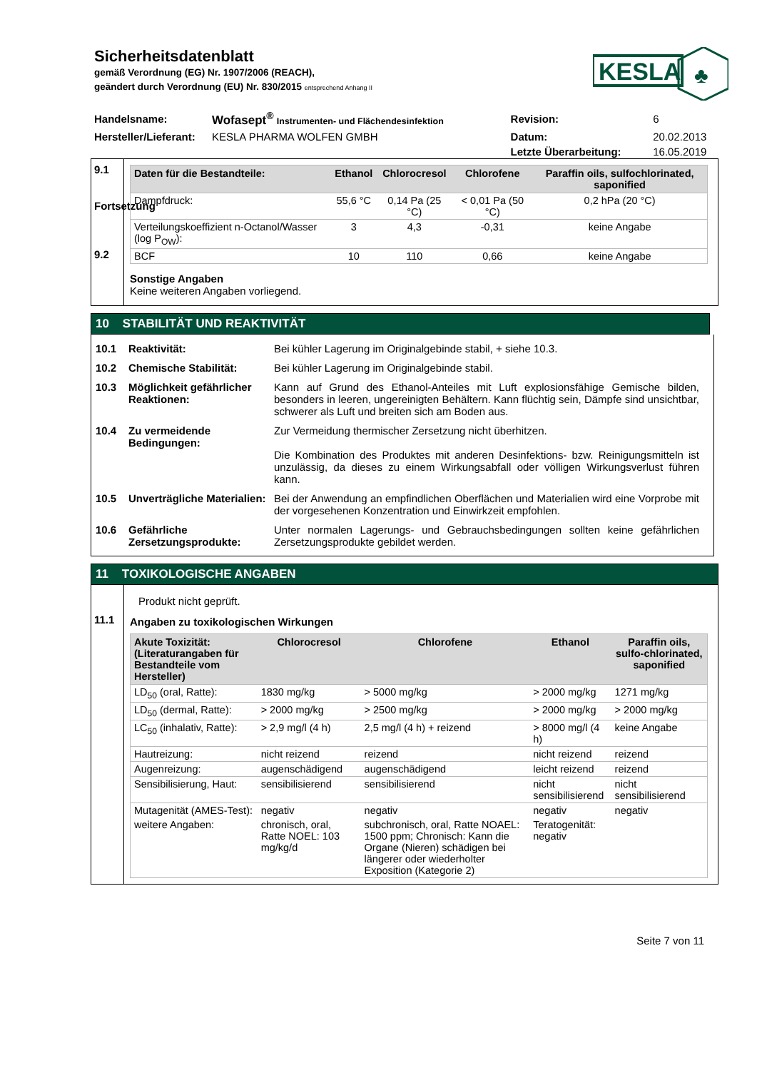Sicherheitsdatenblatt
gemäß Verordnung (EG) Nr. 1907/2006 (REACH),
geändert durch Verordnung (EU) Nr. 830/2015 entsprechend Anhang II
KESLA
♣
| Handelsname: | Wofasept<sup>®</sup> Instrumenten- und Flächendesinfektion | Revision: | 6 |
| Hersteller/Lieferant: | KESLA PHARMA WOLFEN GMBH | Datum: | 20.02.2013 |
| | | Letzte Überarbeitung: | 16.05.2019 |
9.1
Fortsetzung
9.2
| Daten für die Bestandteile: | Ethanol | Chlorocresol | Chlorofene | Paraffin oils, sulfochlorinated, saponified |
| --- | --- | --- | --- | --- |
| Dampfdruck: | 55,6 °C | 0,14 Pa (25 °C) | < 0,01 Pa (50 °C) | 0,2 hPa (20 °C) |
| Verteilungskoeffizient n-Octanol/Wasser (log P<sub>OW</sub>): | 3 | 4,3 | -0,31 | keine Angabe |
| BCF | 10 | 110 | 0,66 | keine Angabe |
Sonstige Angaben
Keine weiteren Angaben vorliegend.
10 STABILITÄT UND REAKTIVITÄT
10.1 Reaktivität: Bei kühler Lagerung im Originalgebinde stabil, + siehe 10.3.
10.2 Chemische Stabilität: Bei kühler Lagerung im Originalgebinde stabil.
10.3 Möglichkeit gefährlicher Reaktionen:
Kann auf Grund des Ethanol-Anteiles mit Luft explosionsfähige Gemische bilden, besonders in leeren, ungereinigten Behältern. Kann flüchtig sein, Dämpfe sind unsichtbar, schwerer als Luft und breiten sich am Boden aus.
10.4 Zu vermeidende Bedingungen:
Zur Vermeidung thermischer Zersetzung nicht überhitzen.
Die Kombination des Produktes mit anderen Desinfektions- bzw. Reinigungsmitteln ist unzulässig, da dieses zu einem Wirkungsabfall oder völligen Wirkungsverlust führen kann.
10.5 Unverträgliche Materialien:
Bei der Anwendung an empfindlichen Oberflächen und Materialien wird eine Vorprobe mit der vorgesehenen Konzentration und Einwirkzeit empfohlen.
10.6 Gefährliche Zersetzungsprodukte:
Unter normalen Lagerungs- und Gebrauchsbedingungen sollten keine gefährlichen Zersetzungsprodukte gebildet werden.
11 TOXIKOLOGISCHE ANGABEN
11.1
Produkt nicht geprüft.
Angaben zu toxikologischen Wirkungen
| Akute Toxizität: (Literaturangaben für Bestandteile vom Hersteller) | Chlorocresol | Chlorofene | Ethanol | Paraffin oils, sulfo-chlorinated, saponified |
| --- | --- | --- | --- | --- |
| LD<sub>50</sub> (oral, Ratte): | 1830 mg/kg | > 5000 mg/kg | > 2000 mg/kg | 1271 mg/kg |
| LD<sub>50</sub> (dermal, Ratte): | > 2000 mg/kg | > 2500 mg/kg | > 2000 mg/kg | > 2000 mg/kg |
| LC<sub>50</sub> (inhalativ, Ratte): | > 2,9 mg/l (4 h) | 2,5 mg/l (4 h) + reizend | > 8000 mg/l (4 h) | keine Angabe |
| Hautreizung: | nicht reizend | reizend | nicht reizend | reizend |
| Augenreizung: | augenschädigend | augenschädigend | leicht reizend | reizend |
| Sensibilisierung, Haut: | sensibilisierend | sensibilisierend | nicht sensibilisierend | nicht sensibilisierend |
| Mutagenität (AMES-Test): | negativ | negativ | negativ | negativ |
| weitere Angaben: | chronisch, oral, Ratte NOEL: 103 mg/kg/d | subchronisch, oral, Ratte NOAEL: 1500 ppm; Chronisch: Kann die Organe (Nieren) schädigen bei längerer oder wiederholter Exposition (Kategorie 2) | Teratogenität: negativ | |
Seite 7 von 11